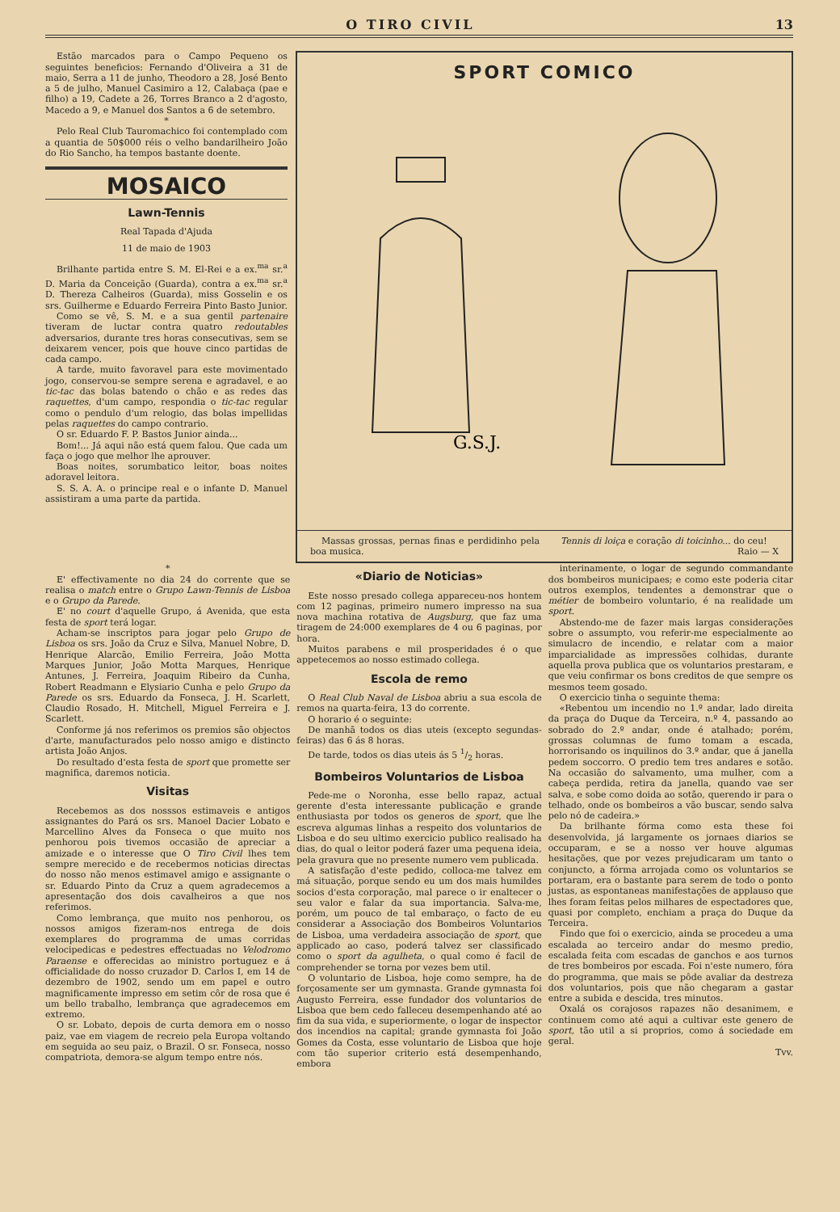O TIRO CIVIL 13
Estão marcados para o Campo Pequeno os seguintes beneficios: Fernando d'Oliveira a 31 de maio, Serra a 11 de junho, Theodoro a 28, José Bento a 5 de julho, Manuel Casimiro a 12, Calabaça (pae e filho) a 19, Cadete a 26, Torres Branco a 2 d'agosto, Macedo a 9, e Manuel dos Santos a 6 de setembro.
*
Pelo Real Club Tauromachico foi contemplado com a quantia de 50$000 réis o velho bandarilheiro João do Rio Sancho, ha tempos bastante doente.
MOSAICO
Lawn-Tennis
Real Tapada d'Ajuda
11 de maio de 1903
Brilhante partida entre S. M. El-Rei e a ex.<sup>ma</sup> sr.<sup>a</sup> D. Maria da Conceição (Guarda), contra a ex.<sup>ma</sup> sr.<sup>a</sup> D. Thereza Calheiros (Guarda), miss Gosselin e os srs. Guilherme e Eduardo Ferreira Pinto Basto Junior.
Como se vê, S. M. e a sua gentil partenaire tiveram de luctar contra quatro redoutables adversarios, durante tres horas consecutivas, sem se deixarem vencer, pois que houve cinco partidas de cada campo.
A tarde, muito favoravel para este movimentado jogo, conservou-se sempre serena e agradavel, e ao tic-tac das bolas batendo o chão e as redes das raquettes, d'um campo, respondia o tic-tac regular como o pendulo d'um relogio, das bolas impellidas pelas raquettes do campo contrario.
O sr. Eduardo F. P. Bastos Junior ainda...
Bom!... Já aqui não está quem falou. Que cada um faça o jogo que melhor lhe aprouver.
Boas noites, sorumbatico leitor, boas noites adoravel leitora.
S. S. A. A. o principe real e o infante D. Manuel assistiram a uma parte da partida.
SPORT COMICO
G.S.J.
Massas grossas, pernas finas e perdidinho pela boa musica.
Tennis di loiça e coração di toicinho... do ceu!
Raio — X
*
E' effectivamente no dia 24 do corrente que se realisa o match entre o Grupo Lawn-Tennis de Lisboa e o Grupo da Parede.
E' no court d'aquelle Grupo, á Avenida, que esta festa de sport terá logar.
Acham-se inscriptos para jogar pelo Grupo de Lisboa os srs. João da Cruz e Silva, Manuel Nobre, D. Henrique Alarcão, Emilio Ferreira, João Motta Marques Junior, João Motta Marques, Henrique Antunes, J. Ferreira, Joaquim Ribeiro da Cunha, Robert Readmann e Elysiario Cunha e pelo Grupo da Parede os srs. Eduardo da Fonseca, J. H. Scarlett, Claudio Rosado, H. Mitchell, Miguel Ferreira e J. Scarlett.
Conforme já nos referimos os premios são objectos d'arte, manufacturados pelo nosso amigo e distincto artista João Anjos.
Do resultado d'esta festa de sport que promette ser magnifica, daremos noticia.
Visitas
Recebemos as dos nosssos estimaveis e antigos assignantes do Pará os srs. Manoel Dacier Lobato e Marcellino Alves da Fonseca o que muito nos penhorou pois tivemos occasião de apreciar a amizade e o interesse que O Tiro Civil lhes tem sempre merecido e de recebermos noticias directas do nosso não menos estimavel amigo e assignante o sr. Eduardo Pinto da Cruz a quem agradecemos a apresentação dos dois cavalheiros a que nos referimos.
Como lembrança, que muito nos penhorou, os nossos amigos fizeram-nos entrega de dois exemplares do programma de umas corridas velocipedicas e pedestres effectuadas no Velodromo Paraense e offerecidas ao ministro portuguez e á officialidade do nosso cruzador D. Carlos I, em 14 de dezembro de 1902, sendo um em papel e outro magnificamente impresso em setim côr de rosa que é um bello trabalho, lembrança que agradecemos em extremo.
O sr. Lobato, depois de curta demora em o nosso paiz, vae em viagem de recreio pela Europa voltando em seguida ao seu paiz, o Brazil. O sr. Fonseca, nosso compatriota, demora-se algum tempo entre nós.
«Diario de Noticias»
Este nosso presado collega appareceu-nos hontem com 12 paginas, primeiro numero impresso na sua nova machina rotativa de Augsburg, que faz uma tiragem de 24:000 exemplares de 4 ou 6 paginas, por hora.
Muitos parabens e mil prosperidades é o que appetecemos ao nosso estimado collega.
Escola de remo
O Real Club Naval de Lisboa abriu a sua escola de remos na quarta-feira, 13 do corrente.
O horario é o seguinte:
De manhã todos os dias uteis (excepto segundas-feiras) das 6 ás 8 horas.
De tarde, todos os dias uteis ás 5 1/2 horas.
Bombeiros Voluntarios de Lisboa
Pede-me o Noronha, esse bello rapaz, actual gerente d'esta interessante publicação e grande enthusiasta por todos os generos de sport, que lhe escreva algumas linhas a respeito dos voluntarios de Lisboa e do seu ultimo exercicio publico realisado ha dias, do qual o leitor poderá fazer uma pequena ideia, pela gravura que no presente numero vem publicada.
A satisfação d'este pedido, colloca-me talvez em má situação, porque sendo eu um dos mais humildes socios d'esta corporação, mal parece o ir enaltecer o seu valor e falar da sua importancia. Salva-me, porém, um pouco de tal embaraço, o facto de eu considerar a Associação dos Bombeiros Voluntarios de Lisboa, uma verdadeira associação de sport, que applicado ao caso, poderá talvez ser classificado como o sport da agulheta, o qual como é facil de comprehender se torna por vezes bem util.
O voluntario de Lisboa, hoje como sempre, ha de forçosamente ser um gymnasta. Grande gymnasta foi Augusto Ferreira, esse fundador dos voluntarios de Lisboa que bem cedo falleceu desempenhando até ao fim da sua vida, e superiormente, o logar de inspector dos incendios na capital; grande gymnasta foi João Gomes da Costa, esse voluntario de Lisboa que hoje com tão superior criterio está desempenhando, embora
interinamente, o logar de segundo commandante dos bombeiros municipaes; e como este poderia citar outros exemplos, tendentes a demonstrar que o métier de bombeiro voluntario, é na realidade um sport.
Abstendo-me de fazer mais largas considerações sobre o assumpto, vou referir-me especialmente ao simulacro de incendio, e relatar com a maior imparcialidade as impressões colhidas, durante aquella prova publica que os voluntarios prestaram, e que veiu confirmar os bons creditos de que sempre os mesmos teem gosado.
O exercicio tinha o seguinte thema:
«Rebentou um incendio no 1.º andar, lado direita da praça do Duque da Terceira, n.º 4, passando ao sobrado do 2.º andar, onde é atalhado; porém, grossas columnas de fumo tomam a escada, horrorisando os inquilinos do 3.º andar, que á janella pedem soccorro. O predio tem tres andares e sotão. Na occasião do salvamento, uma mulher, com a cabeça perdida, retira da janella, quando vae ser salva, e sobe como doida ao sotão, querendo ir para o telhado, onde os bombeiros a vão buscar, sendo salva pelo nó de cadeira.»
Da brilhante fórma como esta these foi desenvolvida, já largamente os jornaes diarios se occuparam, e se a nosso ver houve algumas hesitações, que por vezes prejudicaram um tanto o conjuncto, a fórma arrojada como os voluntarios se portaram, era o bastante para serem de todo o ponto justas, as espontaneas manifestações de applauso que lhes foram feitas pelos milhares de espectadores que, quasi por completo, enchiam a praça do Duque da Terceira.
Findo que foi o exercicio, ainda se procedeu a uma escalada ao terceiro andar do mesmo predio, escalada feita com escadas de ganchos e aos turnos de tres bombeiros por escada. Foi n'este numero, fóra do programma, que mais se pôde avaliar da destreza dos voluntarios, pois que não chegaram a gastar entre a subida e descida, tres minutos.
Oxalá os corajosos rapazes não desanimem, e continuem como até aqui a cultivar este genero de sport, tão util a si proprios, como á sociedade em geral.
Tvv.